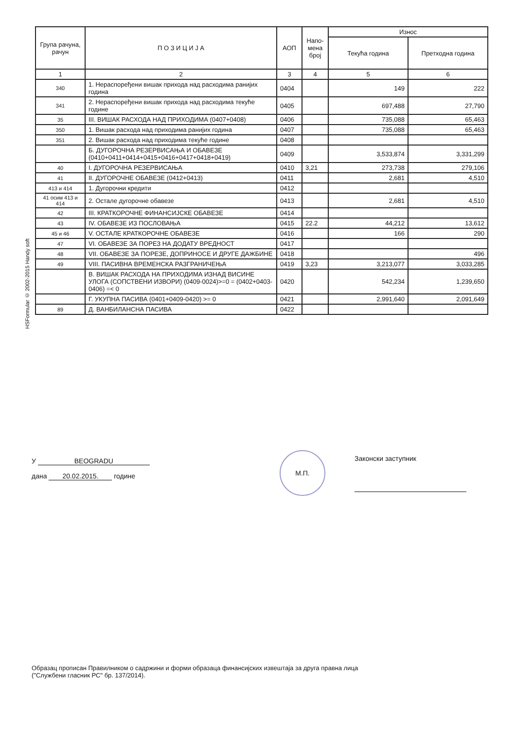HSFormular © 2002-2015 Handy soft
| Група рачуна, рачун | П О З И Ц И Ј А | АОП | Напо-мена број | Износ | |
| --- | --- | --- | --- | --- | --- |
| | | | | Текућа година | Претходна година |
| 1 | 2 | 3 | 4 | 5 | 6 |
| 340 | 1. Нераспоређени вишак прихода над расходима ранијих година | 0404 | | 149 | 222 |
| 341 | 2. Нераспоређени вишак прихода над расходима текуће године | 0405 | | 697,488 | 27,790 |
| 35 | III. ВИШАК РАСХОДА НАД ПРИХОДИМА (0407+0408) | 0406 | | 735,088 | 65,463 |
| 350 | 1. Вишак расхода над приходима ранијих година | 0407 | | 735,088 | 65,463 |
| 351 | 2. Вишак расхода над приходима текуће године | 0408 | | | |
| | Б. ДУГОРОЧНА РЕЗЕРВИСАЊА И ОБАВЕЗЕ (0410+0411+0414+0415+0416+0417+0418+0419) | 0409 | | 3,533,874 | 3,331,299 |
| 40 | I. ДУГОРОЧНА РЕЗЕРВИСАЊА | 0410 | 3,21 | 273,738 | 279,106 |
| 41 | II. ДУГОРОЧНЕ ОБАВЕЗЕ (0412+0413) | 0411 | | 2,681 | 4,510 |
| 413 и 414 | 1. Дугорочни кредити | 0412 | | | |
| 41 осим 413 и 414 | 2. Остале дугорочне обавезе | 0413 | | 2,681 | 4,510 |
| 42 | III. КРАТКОРОЧНЕ ФИНАНСИЈСКЕ ОБАВЕЗЕ | 0414 | | | |
| 43 | IV. ОБАВЕЗЕ ИЗ ПОСЛОВАЊА | 0415 | 22.2 | 44,212 | 13,612 |
| 45 и 46 | V. ОСТАЛЕ КРАТКОРОЧНЕ ОБАВЕЗЕ | 0416 | | 166 | 290 |
| 47 | VI. ОБАВЕЗЕ ЗА ПОРЕЗ НА ДОДАТУ ВРЕДНОСТ | 0417 | | | |
| 48 | VII. ОБАВЕЗЕ ЗА ПОРЕЗЕ, ДОПРИНОСЕ И ДРУГЕ ДАЖБИНЕ | 0418 | | | 496 |
| 49 | VIII. ПАСИВНА ВРЕМЕНСКА РАЗГРАНИЧЕЊА | 0419 | 3,23 | 3,213,077 | 3,033,285 |
| | В. ВИШАК РАСХОДА НА ПРИХОДИМА ИЗНАД ВИСИНЕ УЛОГА (СОПСТВЕНИ ИЗВОРИ) (0409-0024)>=0 = (0402+0403-0406) =< 0 | 0420 | | 542,234 | 1,239,650 |
| | Г. УКУПНА ПАСИВА (0401+0409-0420) >= 0 | 0421 | | 2,991,640 | 2,091,649 |
| 89 | Д. ВАНБИЛАНСНА ПАСИВА | 0422 | | | |
У BEOGRADU
дана 20.02.2015. године
М.П.
Законски заступник
Образац прописан Правилником о садржини и форми образаца финансијских извештаја за друга правна лица
("Службени гласник РС" бр. 137/2014).